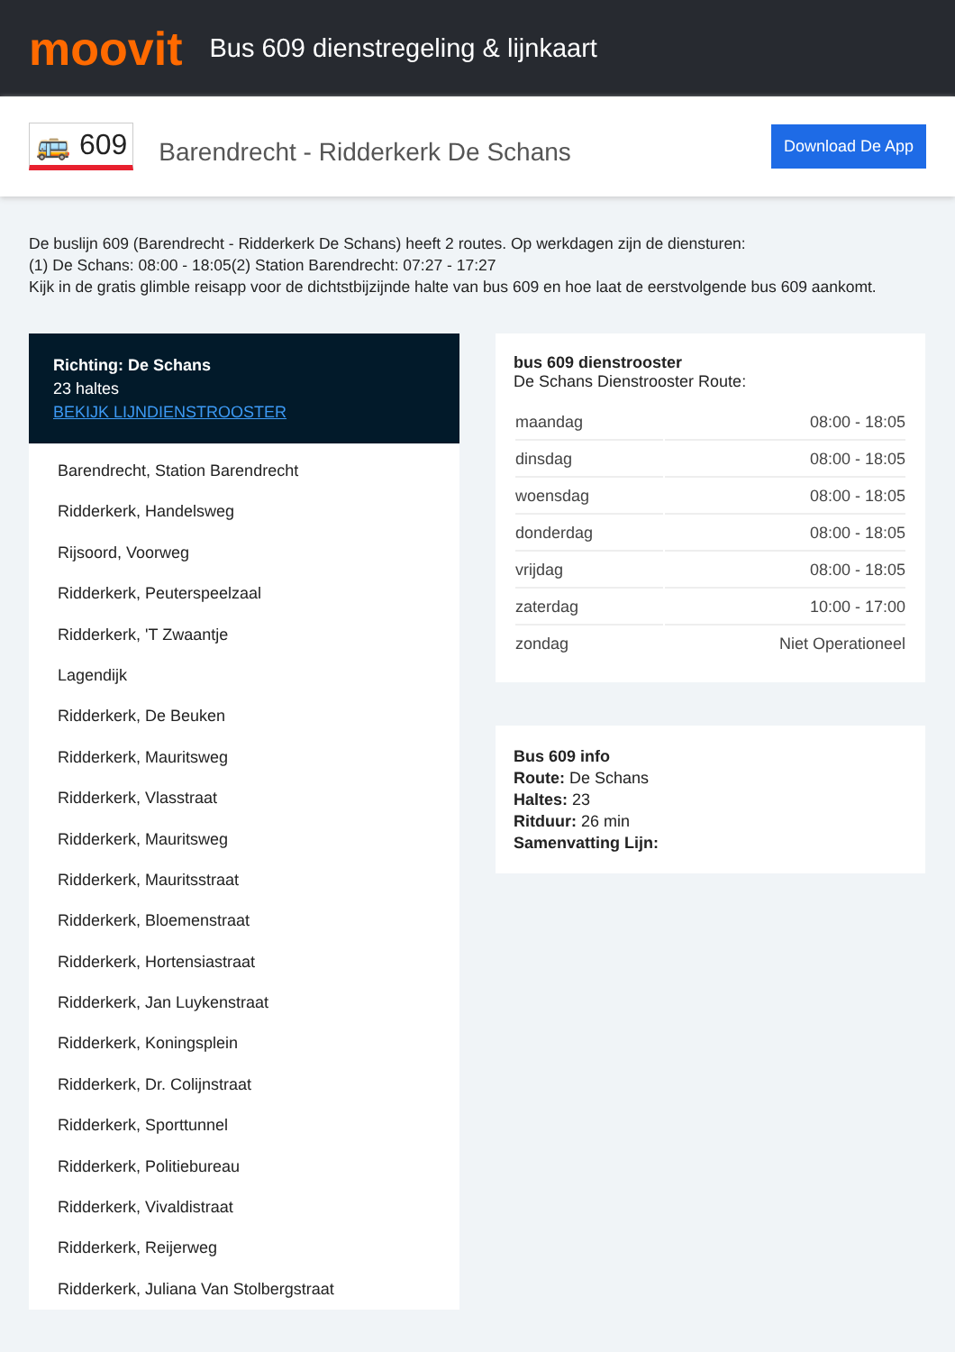moovit
Bus 609 dienstregeling & lijnkaart
🚌 609
Barendrecht - Ridderkerk De Schans
Download De App
De buslijn 609 (Barendrecht - Ridderkerk De Schans) heeft 2 routes. Op werkdagen zijn de diensturen:
(1) De Schans: 08:00 - 18:05(2) Station Barendrecht: 07:27 - 17:27
Kijk in de gratis glimble reisapp voor de dichtstbijzijnde halte van bus 609 en hoe laat de eerstvolgende bus 609 aankomt.
Richting: De Schans
23 haltes
BEKIJK LIJNDIENSTROOSTER
Barendrecht, Station Barendrecht
Ridderkerk, Handelsweg
Rijsoord, Voorweg
Ridderkerk, Peuterspeelzaal
Ridderkerk, 'T Zwaantje
Lagendijk
Ridderkerk, De Beuken
Ridderkerk, Mauritsweg
Ridderkerk, Vlasstraat
Ridderkerk, Mauritsweg
Ridderkerk, Mauritsstraat
Ridderkerk, Bloemenstraat
Ridderkerk, Hortensiastraat
Ridderkerk, Jan Luykenstraat
Ridderkerk, Koningsplein
Ridderkerk, Dr. Colijnstraat
Ridderkerk, Sporttunnel
Ridderkerk, Politiebureau
Ridderkerk, Vivaldistraat
Ridderkerk, Reijerweg
Ridderkerk, Juliana Van Stolbergstraat
bus 609 dienstrooster
De Schans Dienstrooster Route:
| maandag | 08:00 - 18:05 |
| dinsdag | 08:00 - 18:05 |
| woensdag | 08:00 - 18:05 |
| donderdag | 08:00 - 18:05 |
| vrijdag | 08:00 - 18:05 |
| zaterdag | 10:00 - 17:00 |
| zondag | Niet Operationeel |
Bus 609 info
Route: De Schans
Haltes: 23
Ritduur: 26 min
Samenvatting Lijn: